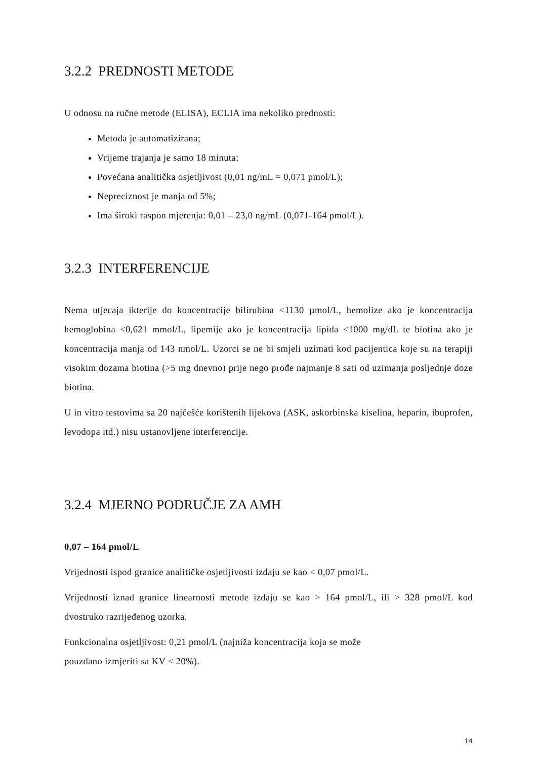3.2.2 PREDNOSTI METODE
U odnosu na ručne metode (ELISA), ECLIA ima nekoliko prednosti:
Metoda je automatizirana;
Vrijeme trajanja je samo 18 minuta;
Povećana analitička osjetljivost (0,01 ng/mL = 0,071 pmol/L);
Nepreciznost je manja od 5%;
Ima široki raspon mjerenja: 0,01 – 23,0 ng/mL (0,071-164 pmol/L).
3.2.3 INTERFERENCIJE
Nema utjecaja ikterije do koncentracije bilirubina <1130 µmol/L, hemolize ako je koncentracija hemoglobina <0,621 mmol/L, lipemije ako je koncentracija lipida <1000 mg/dL te biotina ako je koncentracija manja od 143 nmol/L. Uzorci se ne bi smjeli uzimati kod pacijentica koje su na terapiji visokim dozama biotina (>5 mg dnevno) prije nego prođe najmanje 8 sati od uzimanja posljednje doze biotina.
U in vitro testovima sa 20 najčešće korištenih lijekova (ASK, askorbinska kiselina, heparin, ibuprofen, levodopa itd.) nisu ustanovljene interferencije.
3.2.4 MJERNO PODRUČJE ZA AMH
0,07 – 164 pmol/L
Vrijednosti ispod granice analitičke osjetljivosti izdaju se kao < 0,07 pmol/L.
Vrijednosti iznad granice linearnosti metode izdaju se kao > 164 pmol/L, ili > 328 pmol/L kod dvostruko razrijeđenog uzorka.
Funkcionalna osjetljivost: 0,21 pmol/L (najniža koncentracija koja se može
pouzdano izmjeriti sa KV < 20%).
14